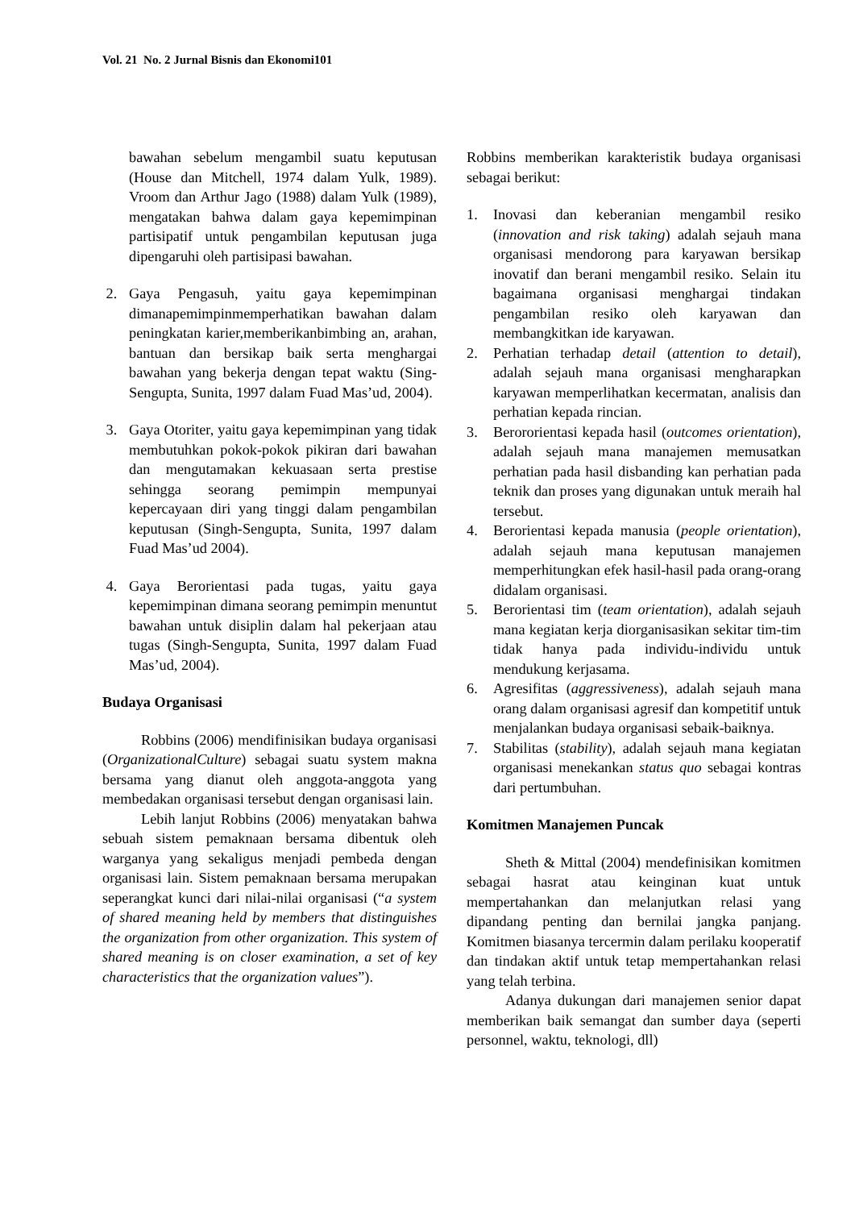Vol. 21 No. 2 Jurnal Bisnis dan Ekonomi101
bawahan sebelum mengambil suatu keputusan (House dan Mitchell, 1974 dalam Yulk, 1989). Vroom dan Arthur Jago (1988) dalam Yulk (1989), mengatakan bahwa dalam gaya kepemimpinan partisipatif untuk pengambilan keputusan juga dipengaruhi oleh partisipasi bawahan.
2. Gaya Pengasuh, yaitu gaya kepemimpinan dimanapemimpinmemperhatikan bawahan dalam peningkatan karier,memberikanbimbing an, arahan, bantuan dan bersikap baik serta menghargai bawahan yang bekerja dengan tepat waktu (Sing-Sengupta, Sunita, 1997 dalam Fuad Mas’ud, 2004).
3. Gaya Otoriter, yaitu gaya kepemimpinan yang tidak membutuhkan pokok-pokok pikiran dari bawahan dan mengutamakan kekuasaan serta prestise sehingga seorang pemimpin mempunyai kepercayaan diri yang tinggi dalam pengambilan keputusan (Singh-Sengupta, Sunita, 1997 dalam Fuad Mas’ud 2004).
4. Gaya Berorientasi pada tugas, yaitu gaya kepemimpinan dimana seorang pemimpin menuntut bawahan untuk disiplin dalam hal pekerjaan atau tugas (Singh-Sengupta, Sunita, 1997 dalam Fuad Mas’ud, 2004).
Budaya Organisasi
Robbins (2006) mendifinisikan budaya organisasi (OrganizationalCulture) sebagai suatu system makna bersama yang dianut oleh anggota-anggota yang membedakan organisasi tersebut dengan organisasi lain.
Lebih lanjut Robbins (2006) menyatakan bahwa sebuah sistem pemaknaan bersama dibentuk oleh warganya yang sekaligus menjadi pembeda dengan organisasi lain. Sistem pemaknaan bersama merupakan seperangkat kunci dari nilai-nilai organisasi (“a system of shared meaning held by members that distinguishes the organization from other organization. This system of shared meaning is on closer examination, a set of key characteristics that the organization values”).
Robbins memberikan karakteristik budaya organisasi sebagai berikut:
1. Inovasi dan keberanian mengambil resiko (innovation and risk taking) adalah sejauh mana organisasi mendorong para karyawan bersikap inovatif dan berani mengambil resiko. Selain itu bagaimana organisasi menghargai tindakan pengambilan resiko oleh karyawan dan membangkitkan ide karyawan.
2. Perhatian terhadap detail (attention to detail), adalah sejauh mana organisasi mengharapkan karyawan memperlihatkan kecermatan, analisis dan perhatian kepada rincian.
3. Berororientasi kepada hasil (outcomes orientation), adalah sejauh mana manajemen memusatkan perhatian pada hasil disbanding kan perhatian pada teknik dan proses yang digunakan untuk meraih hal tersebut.
4. Berorientasi kepada manusia (people orientation), adalah sejauh mana keputusan manajemen memperhitungkan efek hasil-hasil pada orang-orang didalam organisasi.
5. Berorientasi tim (team orientation), adalah sejauh mana kegiatan kerja diorganisasikan sekitar tim-tim tidak hanya pada individu-individu untuk mendukung kerjasama.
6. Agresifitas (aggressiveness), adalah sejauh mana orang dalam organisasi agresif dan kompetitif untuk menjalankan budaya organisasi sebaik-baiknya.
7. Stabilitas (stability), adalah sejauh mana kegiatan organisasi menekankan status quo sebagai kontras dari pertumbuhan.
Komitmen Manajemen Puncak
Sheth & Mittal (2004) mendefinisikan komitmen sebagai hasrat atau keinginan kuat untuk mempertahankan dan melanjutkan relasi yang dipandang penting dan bernilai jangka panjang. Komitmen biasanya tercermin dalam perilaku kooperatif dan tindakan aktif untuk tetap mempertahankan relasi yang telah terbina.
Adanya dukungan dari manajemen senior dapat memberikan baik semangat dan sumber daya (seperti personnel, waktu, teknologi, dll)